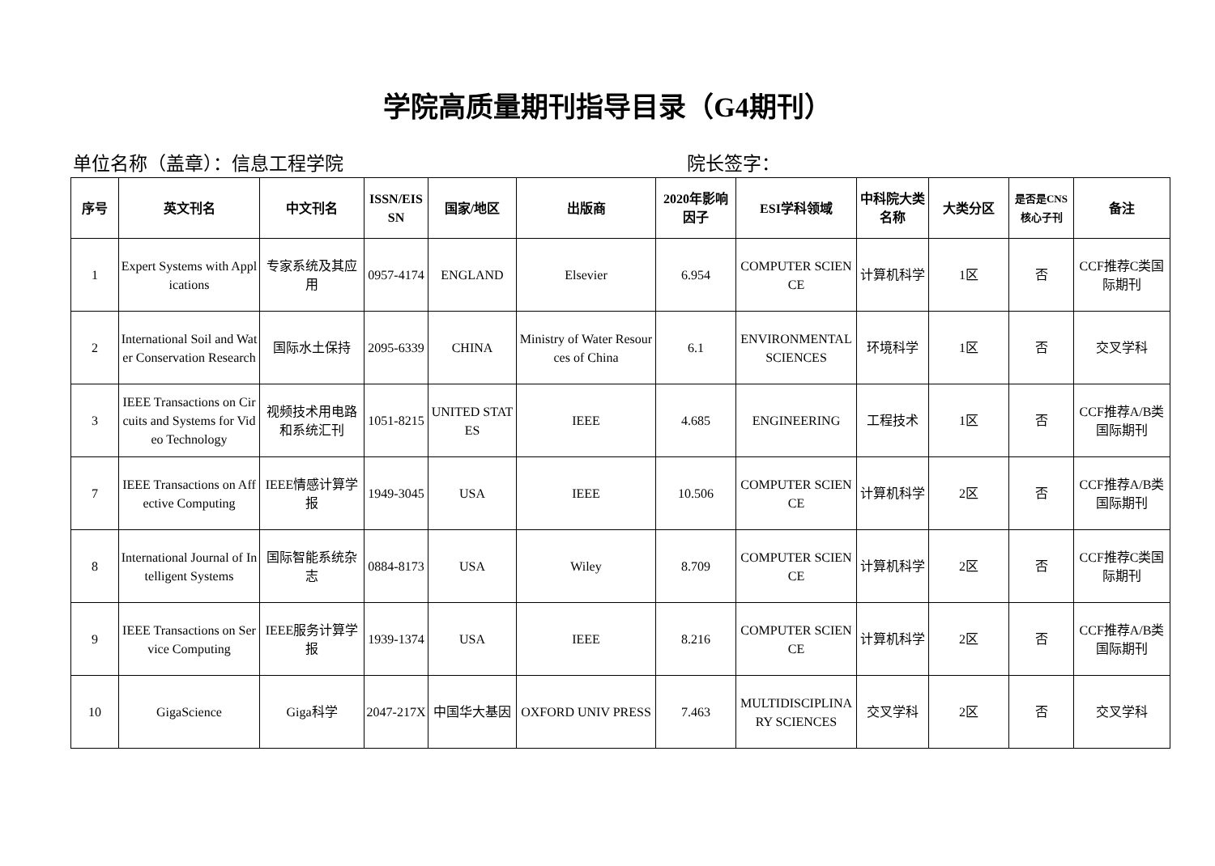学院高质量期刊指导目录（G4期刊）
单位名称（盖章）：信息工程学院 院长签字：
| 序号 | 英文刊名 | 中文刊名 | ISSN/EISSN | 国家/地区 | 出版商 | 2020年影响因子 | ESI学科领域 | 中科院大类名称 | 大类分区 | 是否是CNS核心子刊 | 备注 |
| --- | --- | --- | --- | --- | --- | --- | --- | --- | --- | --- | --- |
| 1 | Expert Systems with Applications | 专家系统及其应用 | 0957-4174 | ENGLAND | Elsevier | 6.954 | COMPUTER SCIENCE | 计算机科学 | 1区 | 否 | CCF推荐C类国际期刊 |
| 2 | International Soil and Water Conservation Research | 国际水土保持 | 2095-6339 | CHINA | Ministry of Water Resources of China | 6.1 | ENVIRONMENTAL SCIENCES | 环境科学 | 1区 | 否 | 交叉学科 |
| 3 | IEEE Transactions on Circuits and Systems for Video Technology | 视频技术用电路和系统汇刊 | 1051-8215 | UNITED STATES | IEEE | 4.685 | ENGINEERING | 工程技术 | 1区 | 否 | CCF推荐A/B类国际期刊 |
| 7 | IEEE Transactions on Affective Computing | IEEE情感计算学报 | 1949-3045 | USA | IEEE | 10.506 | COMPUTER SCIENCE | 计算机科学 | 2区 | 否 | CCF推荐A/B类国际期刊 |
| 8 | International Journal of Intelligent Systems | 国际智能系统杂志 | 0884-8173 | USA | Wiley | 8.709 | COMPUTER SCIENCE | 计算机科学 | 2区 | 否 | CCF推荐C类国际期刊 |
| 9 | IEEE Transactions on Service Computing | IEEE服务计算学报 | 1939-1374 | USA | IEEE | 8.216 | COMPUTER SCIENCE | 计算机科学 | 2区 | 否 | CCF推荐A/B类国际期刊 |
| 10 | GigaScience | Giga科学 | 2047-217X | 中国华大基因 | OXFORD UNIV PRESS | 7.463 | MULTIDISCIPLINARY SCIENCES | 交叉学科 | 2区 | 否 | 交叉学科 |